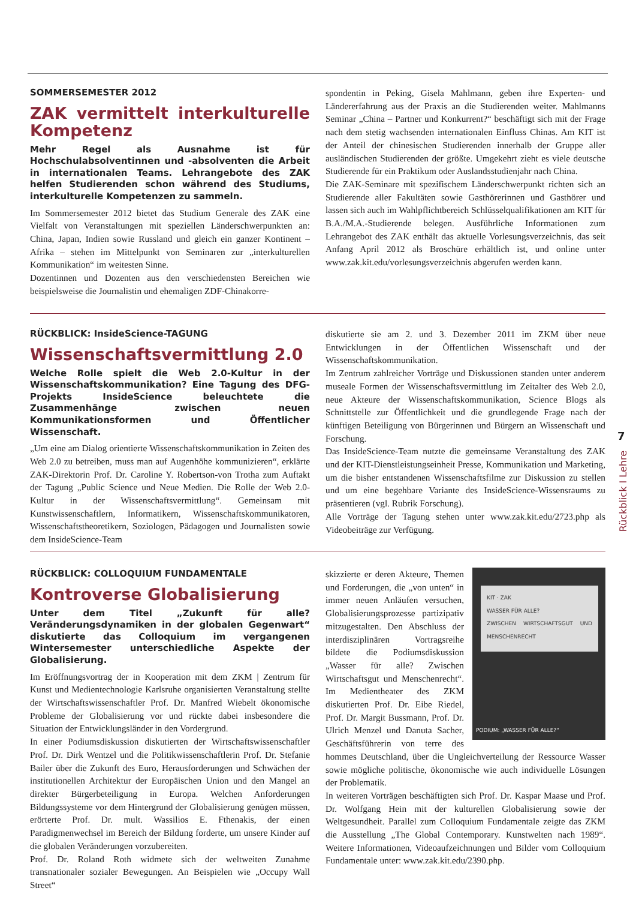SOMMERSEMESTER 2012
ZAK vermittelt interkulturelle Kompetenz
Mehr Regel als Ausnahme ist für Hochschulabsolventinnen und -absolventen die Arbeit in internationalen Teams. Lehrangebote des ZAK helfen Studierenden schon während des Studiums, interkulturelle Kompetenzen zu sammeln.
Im Sommersemester 2012 bietet das Studium Generale des ZAK eine Vielfalt von Veranstaltungen mit speziellen Länderschwerpunkten an: China, Japan, Indien sowie Russland und gleich ein ganzer Kontinent – Afrika – stehen im Mittelpunkt von Seminaren zur „interkulturellen Kommunikation“ im weitesten Sinne.
Dozentinnen und Dozenten aus den verschiedensten Bereichen wie beispielsweise die Journalistin und ehemaligen ZDF-Chinakorre-
spondentin in Peking, Gisela Mahlmann, geben ihre Experten- und Ländererfahrung aus der Praxis an die Studierenden weiter. Mahlmanns Seminar „China – Partner und Konkurrent?“ beschäftigt sich mit der Frage nach dem stetig wachsenden internationalen Einfluss Chinas. Am KIT ist der Anteil der chinesischen Studierenden innerhalb der Gruppe aller ausländischen Studierenden der größte. Umgekehrt zieht es viele deutsche Studierende für ein Praktikum oder Auslandsstudienjahr nach China.
Die ZAK-Seminare mit spezifischem Länderschwerpunkt richten sich an Studierende aller Fakultäten sowie Gasthörerinnen und Gasthörer und lassen sich auch im Wahlpflichtbereich Schlüsselqualifikationen am KIT für B.A./M.A.-Studierende belegen. Ausführliche Informationen zum Lehrangebot des ZAK enthält das aktuelle Vorlesungsverzeichnis, das seit Anfang April 2012 als Broschüre erhältlich ist, und online unter www.zak.kit.edu/vorlesungsverzeichnis abgerufen werden kann.
RÜCKBLICK: InsideScience-TAGUNG
Wissenschaftsvermittlung 2.0
Welche Rolle spielt die Web 2.0-Kultur in der Wissenschaftskommunikation? Eine Tagung des DFG-Projekts InsideScience beleuchtete die Zusammenhänge zwischen neuen Kommunikationsformen und Öffentlicher Wissenschaft.
„Um eine am Dialog orientierte Wissenschaftskommunikation in Zeiten des Web 2.0 zu betreiben, muss man auf Augenhöhe kommunizieren“, erklärte ZAK-Direktorin Prof. Dr. Caroline Y. Robertson-von Trotha zum Auftakt der Tagung „Public Science und Neue Medien. Die Rolle der Web 2.0-Kultur in der Wissenschaftsvermittlung“. Gemeinsam mit Kunstwissenschaftlern, Informatikern, Wissenschaftskommunikatoren, Wissenschaftstheoretikern, Soziologen, Pädagogen und Journalisten sowie dem InsideScience-Team
diskutierte sie am 2. und 3. Dezember 2011 im ZKM über neue Entwicklungen in der Öffentlichen Wissenschaft und der Wissenschaftskommunikation.
Im Zentrum zahlreicher Vorträge und Diskussionen standen unter anderem museale Formen der Wissenschaftsvermittlung im Zeitalter des Web 2.0, neue Akteure der Wissenschaftskommunikation, Science Blogs als Schnittstelle zur Öffentlichkeit und die grundlegende Frage nach der künftigen Beteiligung von Bürgerinnen und Bürgern an Wissenschaft und Forschung.
Das InsideScience-Team nutzte die gemeinsame Veranstaltung des ZAK und der KIT-Dienstleistungseinheit Presse, Kommunikation und Marketing, um die bisher entstandenen Wissenschaftsfilme zur Diskussion zu stellen und um eine begehbare Variante des InsideScience-Wissensraums zu präsentieren (vgl. Rubrik Forschung).
Alle Vorträge der Tagung stehen unter www.zak.kit.edu/2723.php als Videobeiträge zur Verfügung.
RÜCKBLICK: COLLOQUIUM FUNDAMENTALE
Kontroverse Globalisierung
Unter dem Titel „Zukunft für alle? Veränderungsdynamiken in der globalen Gegenwart“ diskutierte das Colloquium im vergangenen Wintersemester unterschiedliche Aspekte der Globalisierung.
Im Eröffnungsvortrag der in Kooperation mit dem ZKM | Zentrum für Kunst und Medientechnologie Karlsruhe organisierten Veranstaltung stellte der Wirtschaftswissenschaftler Prof. Dr. Manfred Wiebelt ökonomische Probleme der Globalisierung vor und rückte dabei insbesondere die Situation der Entwicklungsländer in den Vordergrund.
In einer Podiumsdiskussion diskutierten der Wirtschaftswissenschaftler Prof. Dr. Dirk Wentzel und die Politikwissenschaftlerin Prof. Dr. Stefanie Bailer über die Zukunft des Euro, Herausforderungen und Schwächen der institutionellen Architektur der Europäischen Union und den Mangel an direkter Bürgerbeteiligung in Europa. Welchen Anforderungen Bildungssysteme vor dem Hintergrund der Globalisierung genügen müssen, erörterte Prof. Dr. mult. Wassilios E. Fthenakis, der einen Paradigmenwechsel im Bereich der Bildung forderte, um unsere Kinder auf die globalen Veränderungen vorzubereiten.
Prof. Dr. Roland Roth widmete sich der weltweiten Zunahme transnationaler sozialer Bewegungen. An Beispielen wie „Occupy Wall Street“
KIT · ZAK
WASSER FÜR ALLE?
ZWISCHEN WIRTSCHAFTSGUT UND MENSCHENRECHT
PODIUM: „WASSER FÜR ALLE?“
skizzierte er deren Akteure, Themen und Forderungen, die „von unten“ in immer neuen Anläufen versuchen, Globalisierungsprozesse partizipativ mitzugestalten. Den Abschluss der interdisziplinären Vortragsreihe bildete die Podiumsdiskussion „Wasser für alle? Zwischen Wirtschaftsgut und Menschenrecht“. Im Medientheater des ZKM diskutierten Prof. Dr. Eibe Riedel, Prof. Dr. Margit Bussmann, Prof. Dr. Ulrich Menzel und Danuta Sacher, Geschäftsführerin von terre des hommes Deutschland, über die Ungleichverteilung der Ressource Wasser sowie mögliche politische, ökonomische wie auch individuelle Lösungen der Problematik.
In weiteren Vorträgen beschäftigten sich Prof. Dr. Kaspar Maase und Prof. Dr. Wolfgang Hein mit der kulturellen Globalisierung sowie der Weltgesundheit. Parallel zum Colloquium Fundamentale zeigte das ZKM die Ausstellung „The Global Contemporary. Kunstwelten nach 1989“. Weitere Informationen, Videoaufzeichnungen und Bilder vom Colloquium Fundamentale unter: www.zak.kit.edu/2390.php.
7
Rückblick I Lehre